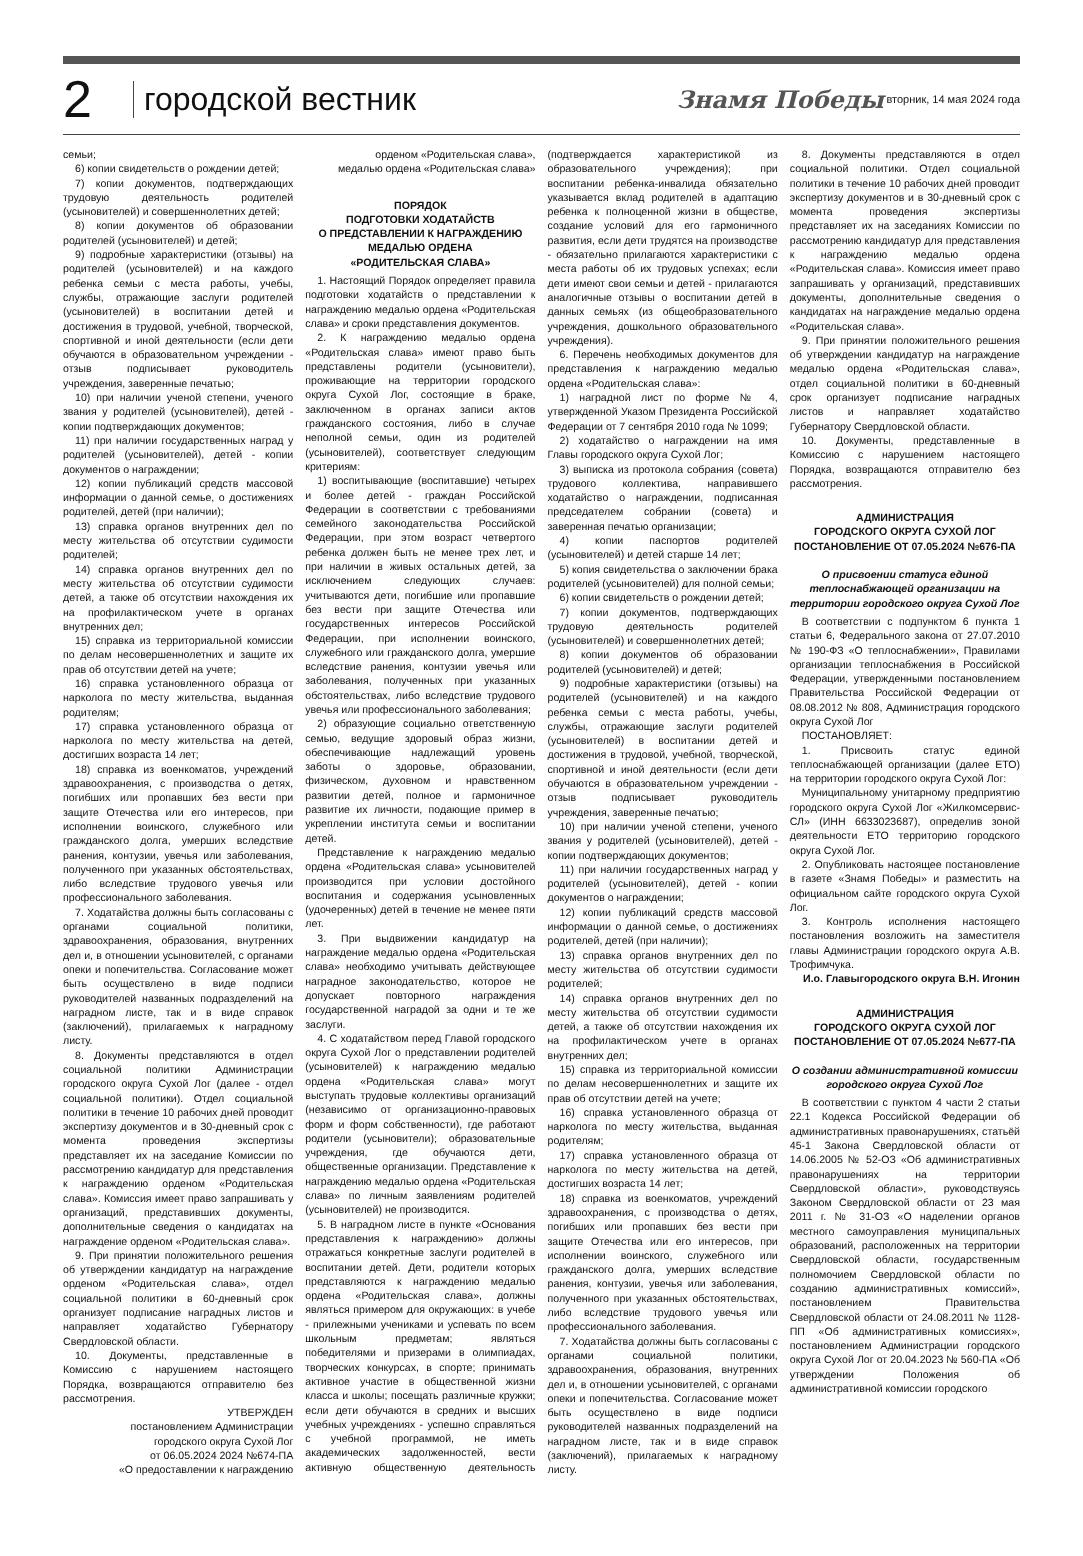2
городской вестник
Знамя Победы
вторник, 14 мая 2024 года
семьи;
6) копии свидетельств о рождении детей;
7) копии документов, подтверждающих трудовую деятельность родителей (усыновителей) и совершеннолетних детей;
8) копии документов об образовании родителей (усыновителей) и детей;
9) подробные характеристики (отзывы) на родителей (усыновителей) и на каждого ребенка семьи с места работы, учебы, службы, отражающие заслуги родителей (усыновителей) в воспитании детей и достижения в трудовой, учебной, творческой, спортивной и иной деятельности (если дети обучаются в образовательном учреждении - отзыв подписывает руководитель учреждения, заверенные печатью;
10) при наличии ученой степени, ученого звания у родителей (усыновителей), детей - копии подтверждающих документов;
11) при наличии государственных наград у родителей (усыновителей), детей - копии документов о награждении;
12) копии публикаций средств массовой информации о данной семье, о достижениях родителей, детей (при наличии);
13) справка органов внутренних дел по месту жительства об отсутствии судимости родителей;
14) справка органов внутренних дел по месту жительства об отсутствии судимости детей, а также об отсутствии нахождения их на профилактическом учете в органах внутренних дел;
15) справка из территориальной комиссии по делам несовершеннолетних и защите их прав об отсутствии детей на учете;
16) справка установленного образца от нарколога по месту жительства, выданная родителям;
17) справка установленного образца от нарколога по месту жительства на детей, достигших возраста 14 лет;
18) справка из военкоматов, учреждений здравоохранения, с производства о детях, погибших или пропавших без вести при защите Отечества или его интересов, при исполнении воинского, служебного или гражданского долга, умерших вследствие ранения, контузии, увечья или заболевания, полученного при указанных обстоятельствах, либо вследствие трудового увечья или профессионального заболевания.
7. Ходатайства должны быть согласованы с органами социальной политики, здравоохранения, образования, внутренних дел и, в отношении усыновителей, с органами опеки и попечительства. Согласование может быть осуществлено в виде подписи руководителей названных подразделений на наградном листе, так и в виде справок (заключений), прилагаемых к наградному листу.
8. Документы представляются в отдел социальной политики Администрации городского округа Сухой Лог (далее - отдел социальной политики). Отдел социальной политики в течение 10 рабочих дней проводит экспертизу документов и в 30-дневный срок с момента проведения экспертизы представляет их на заседание Комиссии по рассмотрению кандидатур для представления к награждению орденом «Родительская слава». Комиссия имеет право запрашивать у организаций, представивших документы, дополнительные сведения о кандидатах на награждение орденом «Родительская слава».
9. При принятии положительного решения об утверждении кандидатур на награждение орденом «Родительская слава», отдел социальной политики в 60-дневный срок организует подписание наградных листов и направляет ходатайство Губернатору Свердловской области.
10. Документы, представленные в Комиссию с нарушением настоящего Порядка, возвращаются отправителю без рассмотрения.
УТВЕРЖДЕН
постановлением Администрации
городского округа Сухой Лог
от 06.05.2024 2024 №674-ПА
«О предоставлении к награждению
орденом «Родительская слава»,
медалью ордена «Родительская слава»
ПОРЯДОК
ПОДГОТОВКИ ХОДАТАЙСТВ
О ПРЕДСТАВЛЕНИИ К НАГРАЖДЕНИЮ
МЕДАЛЬЮ ОРДЕНА
«РОДИТЕЛЬСКАЯ СЛАВА»
1. Настоящий Порядок определяет правила подготовки ходатайств о представлении к награждению медалью ордена «Родительская слава» и сроки представления документов.
2. К награждению медалью ордена «Родительская слава» имеют право быть представлены родители (усыновители), проживающие на территории городского округа Сухой Лог, состоящие в браке, заключенном в органах записи актов гражданского состояния, либо в случае неполной семьи, один из родителей (усыновителей), соответствует следующим критериям:
1) воспитывающие (воспитавшие) четырех и более детей - граждан Российской Федерации в соответствии с требованиями семейного законодательства Российской Федерации, при этом возраст четвертого ребенка должен быть не менее трех лет, и при наличии в живых остальных детей, за исключением следующих случаев: учитываются дети, погибшие или пропавшие без вести при защите Отечества или государственных интересов Российской Федерации, при исполнении воинского, служебного или гражданского долга, умершие вследствие ранения, контузии увечья или заболевания, полученных при указанных обстоятельствах, либо вследствие трудового увечья или профессионального заболевания;
2) образующие социально ответственную семью, ведущие здоровый образ жизни, обеспечивающие надлежащий уровень заботы о здоровье, образовании, физическом, духовном и нравственном развитии детей, полное и гармоничное развитие их личности, подающие пример в укреплении института семьи и воспитании детей.
Представление к награждению медалью ордена «Родительская слава» усыновителей производится при условии достойного воспитания и содержания усыновленных (удочеренных) детей в течение не менее пяти лет.
3. При выдвижении кандидатур на награждение медалью ордена «Родительская слава» необходимо учитывать действующее наградное законодательство, которое не допускает повторного награждения государственной наградой за одни и те же заслуги.
4. С ходатайством перед Главой городского округа Сухой Лог о представлении родителей (усыновителей) к награждению медалью ордена «Родительская слава» могут выступать трудовые коллективы организаций (независимо от организационно-правовых форм и форм собственности), где работают родители (усыновители); образовательные учреждения, где обучаются дети, общественные организации. Представление к награждению медалью ордена «Родительская слава» по личным заявлениям родителей (усыновителей) не производится.
5. В наградном листе в пункте «Основания представления к награждению» должны отражаться конкретные заслуги родителей в воспитании детей. Дети, родители которых представляются к награждению медалью ордена «Родительская слава», должны являться примером для окружающих: в учебе - прилежными учениками и успевать по всем школьным предметам; являться победителями и призерами в олимпиадах, творческих конкурсах, в спорте; принимать активное участие в общественной жизни класса и школы; посещать различные кружки; если дети обучаются в средних и высших учебных учреждениях - успешно справляться с учебной программой, не иметь академических задолженностей, вести активную общественную деятельность (подтверждается характеристикой из образовательного учреждения); при воспитании ребенка-инвалида обязательно указывается вклад родителей в адаптацию ребенка к полноценной жизни в обществе, создание условий для его гармоничного развития, если дети трудятся на производстве - обязательно прилагаются характеристики с места работы об их трудовых успехах; если дети имеют свои семьи и детей - прилагаются аналогичные отзывы о воспитании детей в данных семьях (из общеобразовательного учреждения, дошкольного образовательного учреждения).
6. Перечень необходимых документов для представления к награждению медалью ордена «Родительская слава»:
1) наградной лист по форме № 4, утвержденной Указом Президента Российской Федерации от 7 сентября 2010 года № 1099;
2) ходатайство о награждении на имя Главы городского округа Сухой Лог;
3) выписка из протокола собрания (совета) трудового коллектива, направившего ходатайство о награждении, подписанная председателем собрании (совета) и заверенная печатью организации;
4) копии паспортов родителей (усыновителей) и детей старше 14 лет;
5) копия свидетельства о заключении брака родителей (усыновителей) для полной семьи;
6) копии свидетельств о рождении детей;
7) копии документов, подтверждающих трудовую деятельность родителей (усыновителей) и совершеннолетних детей;
8) копии документов об образовании родителей (усыновителей) и детей;
9) подробные характеристики (отзывы) на родителей (усыновителей) и на каждого ребенка семьи с места работы, учебы, службы, отражающие заслуги родителей (усыновителей) в воспитании детей и достижения в трудовой, учебной, творческой, спортивной и иной деятельности (если дети обучаются в образовательном учреждении - отзыв подписывает руководитель учреждения, заверенные печатью;
10) при наличии ученой степени, ученого звания у родителей (усыновителей), детей - копии подтверждающих документов;
11) при наличии государственных наград у родителей (усыновителей), детей - копии документов о награждении;
12) копии публикаций средств массовой информации о данной семье, о достижениях родителей, детей (при наличии);
13) справка органов внутренних дел по месту жительства об отсутствии судимости родителей;
14) справка органов внутренних дел по месту жительства об отсутствии судимости детей, а также об отсутствии нахождения их на профилактическом учете в органах внутренних дел;
15) справка из территориальной комиссии по делам несовершеннолетних и защите их прав об отсутствии детей на учете;
16) справка установленного образца от нарколога по месту жительства, выданная родителям;
17) справка установленного образца от нарколога по месту жительства на детей, достигших возраста 14 лет;
18) справка из военкоматов, учреждений здравоохранения, с производства о детях, погибших или пропавших без вести при защите Отечества или его интересов, при исполнении воинского, служебного или гражданского долга, умерших вследствие ранения, контузии, увечья или заболевания, полученного при указанных обстоятельствах, либо вследствие трудового увечья или профессионального заболевания.
7. Ходатайства должны быть согласованы с органами социальной политики, здравоохранения, образования, внутренних дел и, в отношении усыновителей, с органами опеки и попечительства. Согласование может быть осуществлено в виде подписи руководителей названных подразделений на наградном листе, так и в виде справок (заключений), прилагаемых к наградному листу.
8. Документы представляются в отдел социальной политики. Отдел социальной политики в течение 10 рабочих дней проводит экспертизу документов и в 30-дневный срок с момента проведения экспертизы представляет их на заседаниях Комиссии по рассмотрению кандидатур для представления к награждению медалью ордена «Родительская слава». Комиссия имеет право запрашивать у организаций, представивших документы, дополнительные сведения о кандидатах на награждение медалью ордена «Родительская слава».
9. При принятии положительного решения об утверждении кандидатур на награждение медалью ордена «Родительская слава», отдел социальной политики в 60-дневный срок организует подписание наградных листов и направляет ходатайство Губернатору Свердловской области.
10. Документы, представленные в Комиссию с нарушением настоящего Порядка, возвращаются отправителю без рассмотрения.
АДМИНИСТРАЦИЯ
ГОРОДСКОГО ОКРУГА СУХОЙ ЛОГ
ПОСТАНОВЛЕНИЕ ОТ 07.05.2024 №676-ПА
О присвоении статуса единой теплоснабжающей организации на территории городского округа Сухой Лог
В соответствии с подпунктом 6 пункта 1 статьи 6, Федерального закона от 27.07.2010 № 190-ФЗ «О теплоснабжении», Правилами организации теплоснабжения в Российской Федерации, утвержденными постановлением Правительства Российской Федерации от 08.08.2012 № 808, Администрация городского округа Сухой Лог
ПОСТАНОВЛЯЕТ:
1. Присвоить статус единой теплоснабжающей организации (далее ЕТО) на территории городского округа Сухой Лог:
Муниципальному унитарному предприятию городского округа Сухой Лог «Жилкомсервис-СЛ» (ИНН 6633023687), определив зоной деятельности ЕТО территорию городского округа Сухой Лог.
2. Опубликовать настоящее постановление в газете «Знамя Победы» и разместить на официальном сайте городского округа Сухой Лог.
3. Контроль исполнения настоящего постановления возложить на заместителя главы Администрации городского округа А.В. Трофимчука.
И.о. Главыгородского округа В.Н. Игонин
АДМИНИСТРАЦИЯ
ГОРОДСКОГО ОКРУГА СУХОЙ ЛОГ
ПОСТАНОВЛЕНИЕ ОТ 07.05.2024 №677-ПА
О создании административной комиссии городского округа Сухой Лог
В соответствии с пунктом 4 части 2 статьи 22.1 Кодекса Российской Федерации об административных правонарушениях, статьёй 45-1 Закона Свердловской области от 14.06.2005 № 52-ОЗ «Об административных правонарушениях на территории Свердловской области», руководствуясь Законом Свердловской области от 23 мая 2011 г. № 31-ОЗ «О наделении органов местного самоуправления муниципальных образований, расположенных на территории Свердловской области, государственным полномочием Свердловской области по созданию административных комиссий», постановлением Правительства Свердловской области от 24.08.2011 № 1128-ПП «Об административных комиссиях», постановлением Администрации городского округа Сухой Лог от 20.04.2023 № 560-ПА «Об утверждении Положения об административной комиссии городского